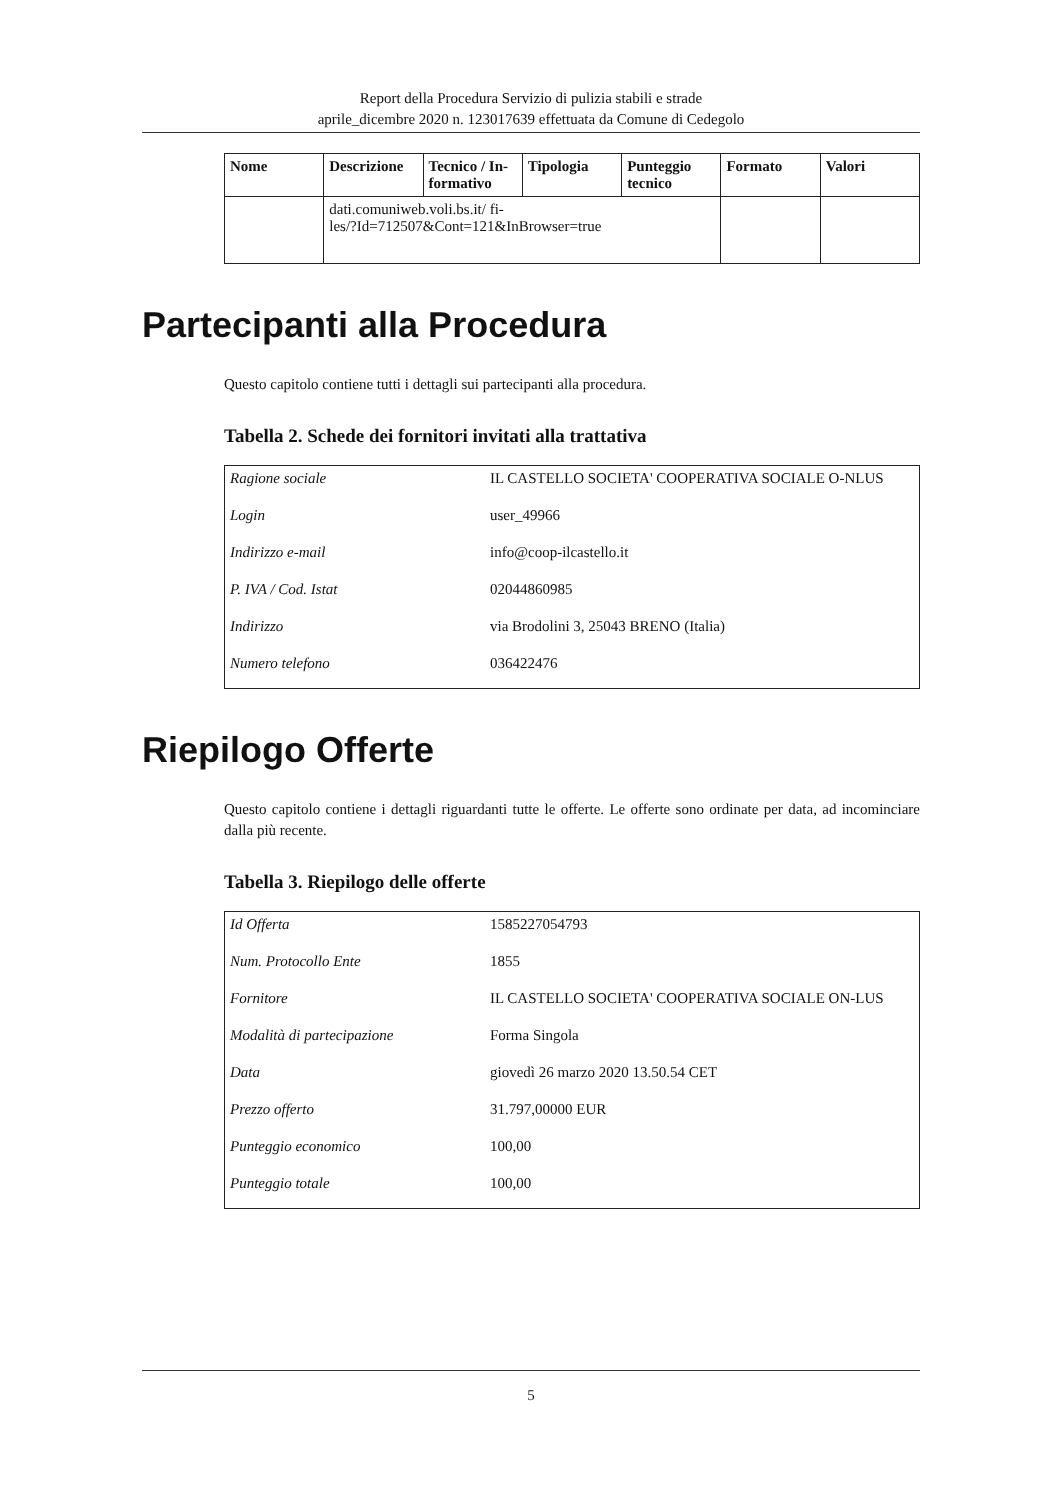Report della Procedura Servizio di pulizia stabili e strade
aprile_dicembre 2020 n. 123017639 effettuata da Comune di Cedegolo
| Nome | Descrizione | Tecnico / In-formativo | Tipologia | Punteggio tecnico | Formato | Valori |
| --- | --- | --- | --- | --- | --- | --- |
| | dati.comuniweb.voli.bs.it/ fi- les/?Id=712507&Cont=121&InBrowser=true | | | | | |
Partecipanti alla Procedura
Questo capitolo contiene tutti i dettagli sui partecipanti alla procedura.
Tabella 2. Schede dei fornitori invitati alla trattativa
| Ragione sociale | IL CASTELLO SOCIETA' COOPERATIVA SOCIALE O-NLUS |
| Login | user_49966 |
| Indirizzo e-mail | info@coop-ilcastello.it |
| P. IVA / Cod. Istat | 02044860985 |
| Indirizzo | via Brodolini 3, 25043 BRENO (Italia) |
| Numero telefono | 036422476 |
Riepilogo Offerte
Questo capitolo contiene i dettagli riguardanti tutte le offerte. Le offerte sono ordinate per data, ad incominciare dalla più recente.
Tabella 3. Riepilogo delle offerte
| Id Offerta | 1585227054793 |
| Num. Protocollo Ente | 1855 |
| Fornitore | IL CASTELLO SOCIETA' COOPERATIVA SOCIALE ON-LUS |
| Modalità di partecipazione | Forma Singola |
| Data | giovedì 26 marzo 2020 13.50.54 CET |
| Prezzo offerto | 31.797,00000 EUR |
| Punteggio economico | 100,00 |
| Punteggio totale | 100,00 |
5